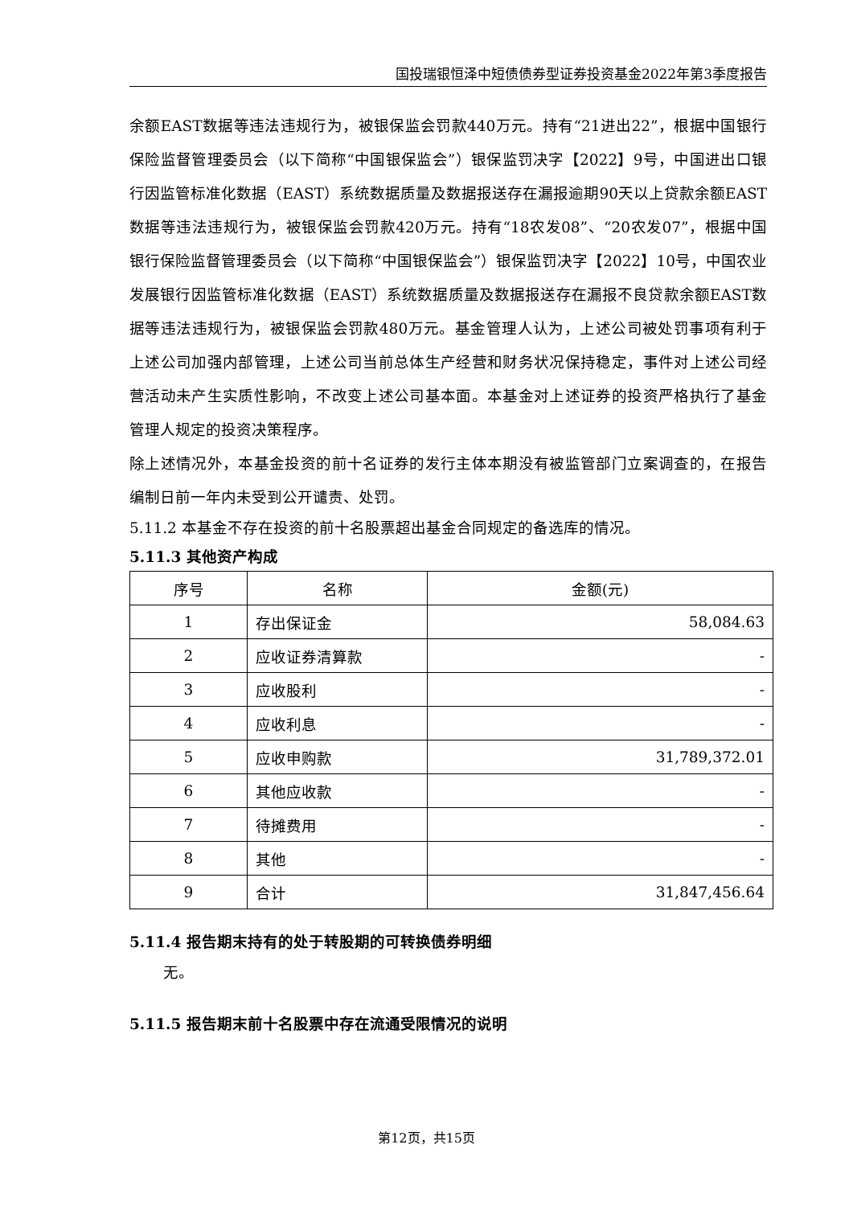国投瑞银恒泽中短债债券型证券投资基金2022年第3季度报告
余额EAST数据等违法违规行为，被银保监会罚款440万元。持有“21进出22”，根据中国银行保险监督管理委员会（以下简称“中国银保监会”）银保监罚决字【2022】9号，中国进出口银行因监管标准化数据（EAST）系统数据质量及数据报送存在漏报逾期90天以上贷款余额EAST数据等违法违规行为，被银保监会罚款420万元。持有“18农发08”、“20农发07”，根据中国银行保险监督管理委员会（以下简称“中国银保监会”）银保监罚决字【2022】10号，中国农业发展银行因监管标准化数据（EAST）系统数据质量及数据报送存在漏报不良贷款余额EAST数据等违法违规行为，被银保监会罚款480万元。基金管理人认为，上述公司被处罚事项有利于上述公司加强内部管理，上述公司当前总体生产经营和财务状况保持稳定，事件对上述公司经营活动未产生实质性影响，不改变上述公司基本面。本基金对上述证券的投资严格执行了基金管理人规定的投资决策程序。
除上述情况外，本基金投资的前十名证券的发行主体本期没有被监管部门立案调查的，在报告编制日前一年内未受到公开谴责、处罚。
5.11.2 本基金不存在投资的前十名股票超出基金合同规定的备选库的情况。
5.11.3 其他资产构成
| 序号 | 名称 | 金额(元) |
| --- | --- | --- |
| 1 | 存出保证金 | 58,084.63 |
| 2 | 应收证券清算款 | - |
| 3 | 应收股利 | - |
| 4 | 应收利息 | - |
| 5 | 应收申购款 | 31,789,372.01 |
| 6 | 其他应收款 | - |
| 7 | 待摊费用 | - |
| 8 | 其他 | - |
| 9 | 合计 | 31,847,456.64 |
5.11.4 报告期末持有的处于转股期的可转换债券明细
无。
5.11.5 报告期末前十名股票中存在流通受限情况的说明
第12页，共15页